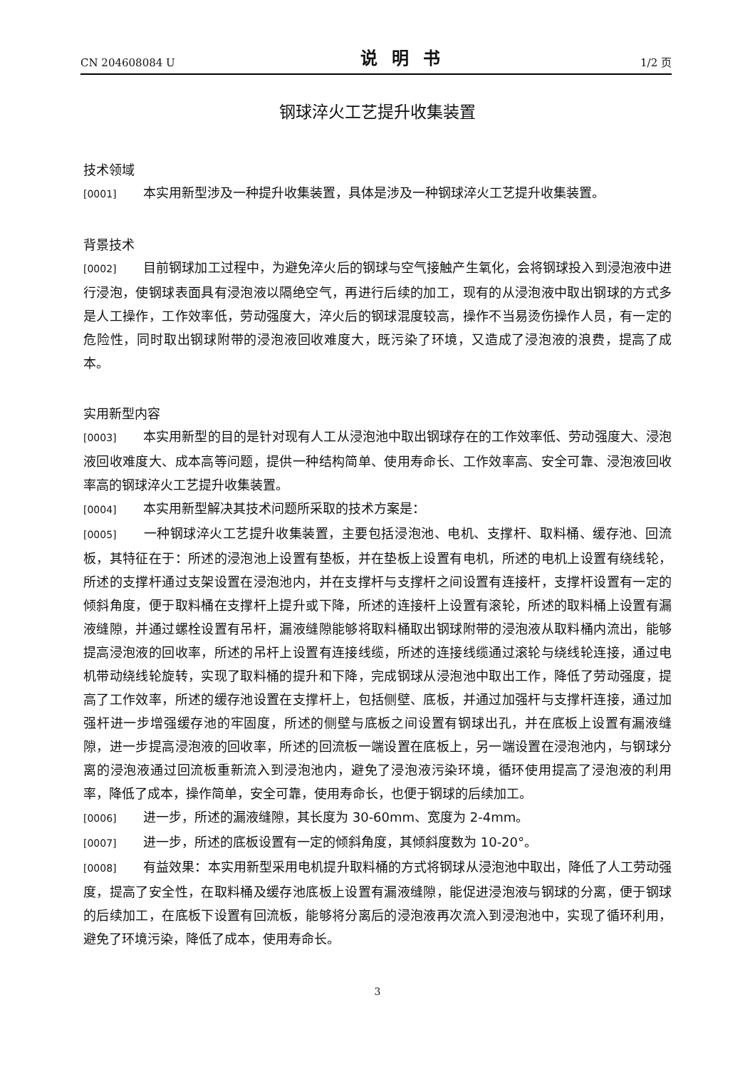CN 204608084 U 说明书 1/2 页
钢球淬火工艺提升收集装置
技术领域
[0001] 本实用新型涉及一种提升收集装置，具体是涉及一种钢球淬火工艺提升收集装置。
背景技术
[0002] 目前钢球加工过程中，为避免淬火后的钢球与空气接触产生氧化，会将钢球投入到浸泡液中进行浸泡，使钢球表面具有浸泡液以隔绝空气，再进行后续的加工，现有的从浸泡液中取出钢球的方式多是人工操作，工作效率低，劳动强度大，淬火后的钢球混度较高，操作不当易烫伤操作人员，有一定的危险性，同时取出钢球附带的浸泡液回收难度大，既污染了环境，又造成了浸泡液的浪费，提高了成本。
实用新型内容
[0003] 本实用新型的目的是针对现有人工从浸泡池中取出钢球存在的工作效率低、劳动强度大、浸泡液回收难度大、成本高等问题，提供一种结构简单、使用寿命长、工作效率高、安全可靠、浸泡液回收率高的钢球淬火工艺提升收集装置。
[0004] 本实用新型解决其技术问题所采取的技术方案是：
[0005] 一种钢球淬火工艺提升收集装置，主要包括浸泡池、电机、支撑杆、取料桶、缓存池、回流板，其特征在于：所述的浸泡池上设置有垫板，并在垫板上设置有电机，所述的电机上设置有绕线轮，所述的支撑杆通过支架设置在浸泡池内，并在支撑杆与支撑杆之间设置有连接杆，支撑杆设置有一定的倾斜角度，便于取料桶在支撑杆上提升或下降，所述的连接杆上设置有滚轮，所述的取料桶上设置有漏液缝隙，并通过螺栓设置有吊杆，漏液缝隙能够将取料桶取出钢球附带的浸泡液从取料桶内流出，能够提高浸泡液的回收率，所述的吊杆上设置有连接线缆，所述的连接线缆通过滚轮与绕线轮连接，通过电机带动绕线轮旋转，实现了取料桶的提升和下降，完成钢球从浸泡池中取出工作，降低了劳动强度，提高了工作效率，所述的缓存池设置在支撑杆上，包括侧壁、底板，并通过加强杆与支撑杆连接，通过加强杆进一步增强缓存池的牢固度，所述的侧壁与底板之间设置有钢球出孔，并在底板上设置有漏液缝隙，进一步提高浸泡液的回收率，所述的回流板一端设置在底板上，另一端设置在浸泡池内，与钢球分离的浸泡液通过回流板重新流入到浸泡池内，避免了浸泡液污染环境，循环使用提高了浸泡液的利用率，降低了成本，操作简单，安全可靠，使用寿命长，也便于钢球的后续加工。
[0006] 进一步，所述的漏液缝隙，其长度为 30-60mm、宽度为 2-4mm。
[0007] 进一步，所述的底板设置有一定的倾斜角度，其倾斜度数为 10-20°。
[0008] 有益效果：本实用新型采用电机提升取料桶的方式将钢球从浸泡池中取出，降低了人工劳动强度，提高了安全性，在取料桶及缓存池底板上设置有漏液缝隙，能促进浸泡液与钢球的分离，便于钢球的后续加工，在底板下设置有回流板，能够将分离后的浸泡液再次流入到浸泡池中，实现了循环利用，避免了环境污染，降低了成本，使用寿命长。
3